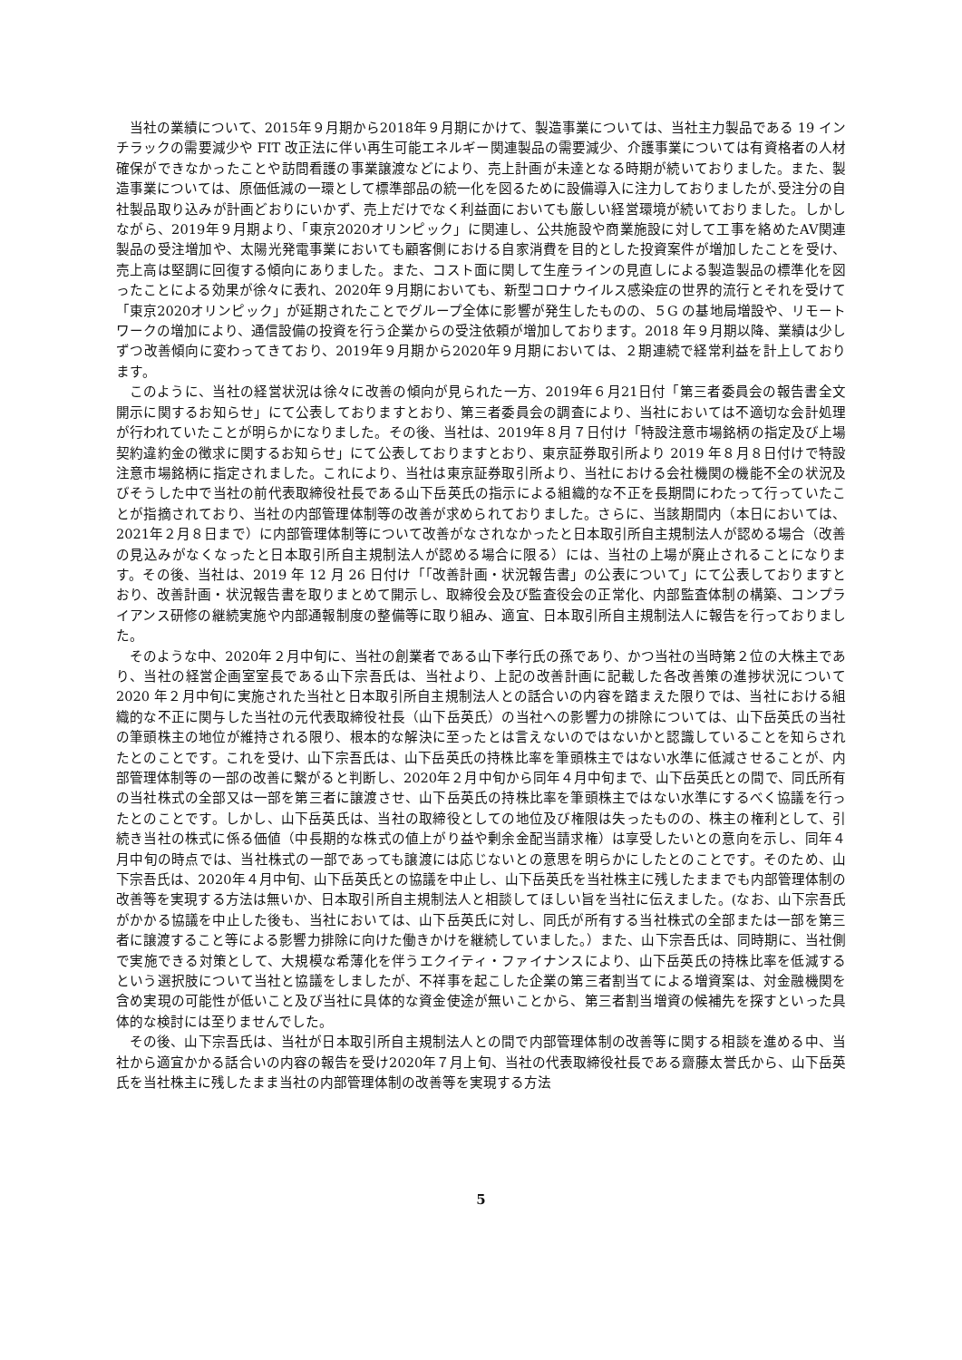当社の業績について、2015年９月期から2018年９月期にかけて、製造事業については、当社主力製品である 19 インチラックの需要減少や FIT 改正法に伴い再生可能エネルギー関連製品の需要減少、介護事業については有資格者の人材確保ができなかったことや訪問看護の事業譲渡などにより、売上計画が未達となる時期が続いておりました。また、製造事業については、原価低減の一環として標準部品の統一化を図るために設備導入に注力しておりましたが､受注分の自社製品取り込みが計画どおりにいかず、売上だけでなく利益面においても厳しい経営環境が続いておりました。しかしながら、2019年９月期より､「東京2020オリンピック」に関連し、公共施設や商業施設に対して工事を絡めたAV関連製品の受注増加や、太陽光発電事業においても顧客側における自家消費を目的とした投資案件が増加したことを受け、売上高は堅調に回復する傾向にありました。また、コスト面に関して生産ラインの見直しによる製造製品の標準化を図ったことによる効果が徐々に表れ、2020年９月期においても、新型コロナウイルス感染症の世界的流行とそれを受けて「東京2020オリンピック」が延期されたことでグループ全体に影響が発生したものの、５G の基地局増設や、リモートワークの増加により、通信設備の投資を行う企業からの受注依頼が増加しております。2018 年９月期以降、業績は少しずつ改善傾向に変わってきており、2019年９月期から2020年９月期においては、２期連続で経常利益を計上しております。
このように、当社の経営状況は徐々に改善の傾向が見られた一方、2019年６月21日付「第三者委員会の報告書全文開示に関するお知らせ」にて公表しておりますとおり、第三者委員会の調査により、当社においては不適切な会計処理が行われていたことが明らかになりました。その後、当社は、2019年８月７日付け「特設注意市場銘柄の指定及び上場契約違約金の徴求に関するお知らせ」にて公表しておりますとおり、東京証券取引所より 2019 年８月８日付けで特設注意市場銘柄に指定されました。これにより、当社は東京証券取引所より、当社における会社機関の機能不全の状況及びそうした中で当社の前代表取締役社長である山下岳英氏の指示による組織的な不正を長期間にわたって行っていたことが指摘されており、当社の内部管理体制等の改善が求められておりました。さらに、当該期間内（本日においては、2021年２月８日まで）に内部管理体制等について改善がなされなかったと日本取引所自主規制法人が認める場合（改善の見込みがなくなったと日本取引所自主規制法人が認める場合に限る）には、当社の上場が廃止されることになります。その後、当社は、2019 年 12 月 26 日付け「「改善計画・状況報告書」の公表について」にて公表しておりますとおり、改善計画・状況報告書を取りまとめて開示し、取締役会及び監査役会の正常化、内部監査体制の構築、コンプライアンス研修の継続実施や内部通報制度の整備等に取り組み、適宜、日本取引所自主規制法人に報告を行っておりました。
そのような中、2020年２月中旬に、当社の創業者である山下孝行氏の孫であり、かつ当社の当時第２位の大株主であり、当社の経営企画室室長である山下宗吾氏は、当社より、上記の改善計画に記載した各改善策の進捗状況について 2020 年２月中旬に実施された当社と日本取引所自主規制法人との話合いの内容を踏まえた限りでは、当社における組織的な不正に関与した当社の元代表取締役社長（山下岳英氏）の当社への影響力の排除については、山下岳英氏の当社の筆頭株主の地位が維持される限り、根本的な解決に至ったとは言えないのではないかと認識していることを知らされたとのことです。これを受け、山下宗吾氏は、山下岳英氏の持株比率を筆頭株主ではない水準に低減させることが、内部管理体制等の一部の改善に繋がると判断し、2020年２月中旬から同年４月中旬まで、山下岳英氏との間で、同氏所有の当社株式の全部又は一部を第三者に譲渡させ、山下岳英氏の持株比率を筆頭株主ではない水準にするべく協議を行ったとのことです。しかし、山下岳英氏は、当社の取締役としての地位及び権限は失ったものの、株主の権利として、引続き当社の株式に係る価値（中長期的な株式の値上がり益や剰余金配当請求権）は享受したいとの意向を示し、同年４月中旬の時点では、当社株式の一部であっても譲渡には応じないとの意思を明らかにしたとのことです。そのため、山下宗吾氏は、2020年４月中旬、山下岳英氏との協議を中止し、山下岳英氏を当社株主に残したままでも内部管理体制の改善等を実現する方法は無いか、日本取引所自主規制法人と相談してほしい旨を当社に伝えました。(なお、山下宗吾氏がかかる協議を中止した後も、当社においては、山下岳英氏に対し、同氏が所有する当社株式の全部または一部を第三者に譲渡すること等による影響力排除に向けた働きかけを継続していました。）また、山下宗吾氏は、同時期に、当社側で実施できる対策として、大規模な希薄化を伴うエクイティ・ファイナンスにより、山下岳英氏の持株比率を低減するという選択肢について当社と協議をしましたが、不祥事を起こした企業の第三者割当てによる増資案は、対金融機関を含め実現の可能性が低いこと及び当社に具体的な資金使途が無いことから、第三者割当増資の候補先を探すといった具体的な検討には至りませんでした。
その後、山下宗吾氏は、当社が日本取引所自主規制法人との間で内部管理体制の改善等に関する相談を進める中、当社から適宜かかる話合いの内容の報告を受け2020年７月上旬、当社の代表取締役社長である齋藤太誉氏から、山下岳英氏を当社株主に残したまま当社の内部管理体制の改善等を実現する方法
5